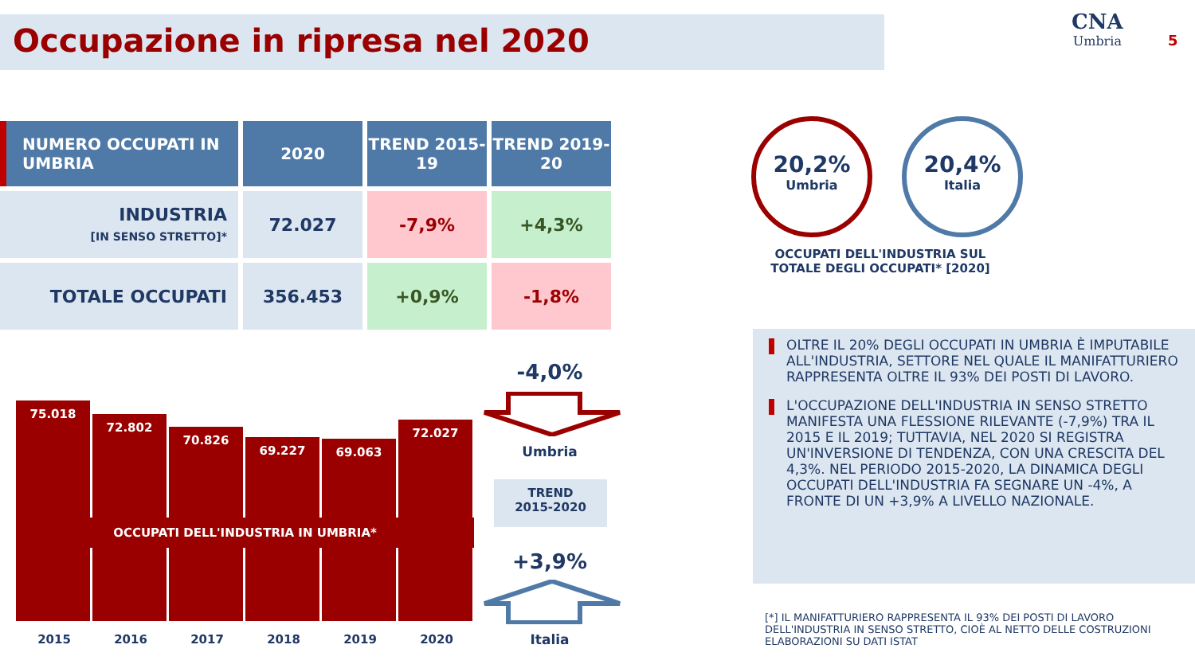Occupazione in ripresa nel 2020 CNA
Umbria
5
| NUMERO OCCUPATI IN UMBRIA | 2020 | TREND 2015-19 | TREND 2019-20 |
| --- | --- | --- | --- |
| INDUSTRIA [IN SENSO STRETTO]* | 72.027 | -7,9% | +4,3% |
| TOTALE OCCUPATI | 356.453 | +0,9% | -1,8% |
20,2%
Umbria
20,4%
Italia
OCCUPATI DELL'INDUSTRIA SUL TOTALE DEGLI OCCUPATI* [2020]
OLTRE IL 20% DEGLI OCCUPATI IN UMBRIA È IMPUTABILE ALL'INDUSTRIA, SETTORE NEL QUALE IL MANIFATTURIERO RAPPRESENTA OLTRE IL 93% DEI POSTI DI LAVORO.
L'OCCUPAZIONE DELL'INDUSTRIA IN SENSO STRETTO MANIFESTA UNA FLESSIONE RILEVANTE (-7,9%) TRA IL 2015 E IL 2019; TUTTAVIA, NEL 2020 SI REGISTRA UN'INVERSIONE DI TENDENZA, CON UNA CRESCITA DEL 4,3%. NEL PERIODO 2015-2020, LA DINAMICA DEGLI OCCUPATI DELL'INDUSTRIA FA SEGNARE UN -4%, A FRONTE DI UN +3,9% A LIVELLO NAZIONALE.
[*] IL MANIFATTURIERO RAPPRESENTA IL 93% DEI POSTI DI LAVORO
DELL'INDUSTRIA IN SENSO STRETTO, CIOÈ AL NETTO DELLE COSTRUZIONI
ELABORAZIONI SU DATI ISTAT
75.018
72.802
70.826
69.227
69.063
72.027
OCCUPATI DELL'INDUSTRIA IN UMBRIA*
2015 2016 2017 2018 2019 2020
-4,0%
Umbria
TREND
2015-2020
+3,9%
Italia